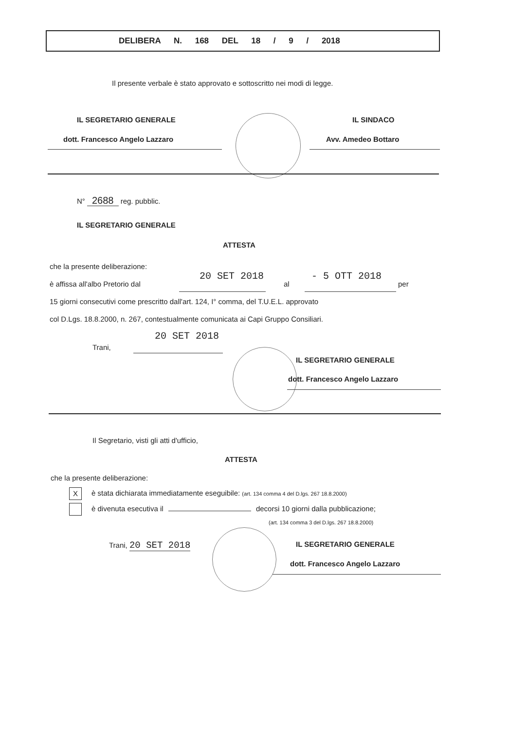DELIBERA N. 168 DEL 18 / 9 / 2018
Il presente verbale è stato approvato e sottoscritto nei modi di legge.
IL SEGRETARIO GENERALE
dott. Francesco Angelo Lazzaro
IL SINDACO
Avv. Amedeo Bottaro
N° 2688 reg. pubblic.
IL SEGRETARIO GENERALE
ATTESTA
che la presente deliberazione:
è affissa all'albo Pretorio dal
20 SET 2018
al
- 5 OTT 2018
per
15 giorni consecutivi come prescritto dall'art. 124, I° comma, del T.U.E.L. approvato
col D.Lgs. 18.8.2000, n. 267, contestualmente comunicata ai Capi Gruppo Consiliari.
20 SET 2018
Trani,
IL SEGRETARIO GENERALE
dott. Francesco Angelo Lazzaro
Il Segretario, visti gli atti d'ufficio,
ATTESTA
che la presente deliberazione:
Xè stata dichiarata immediatamente eseguibile: (art. 134 comma 4 del D.lgs. 267 18.8.2000)
è divenuta esecutiva il decorsi 10 giorni dalla pubblicazione;
(art. 134 comma 3 del D.lgs. 267 18.8.2000)
Trani, 20 SET 2018 IL SEGRETARIO GENERALE
dott. Francesco Angelo Lazzaro